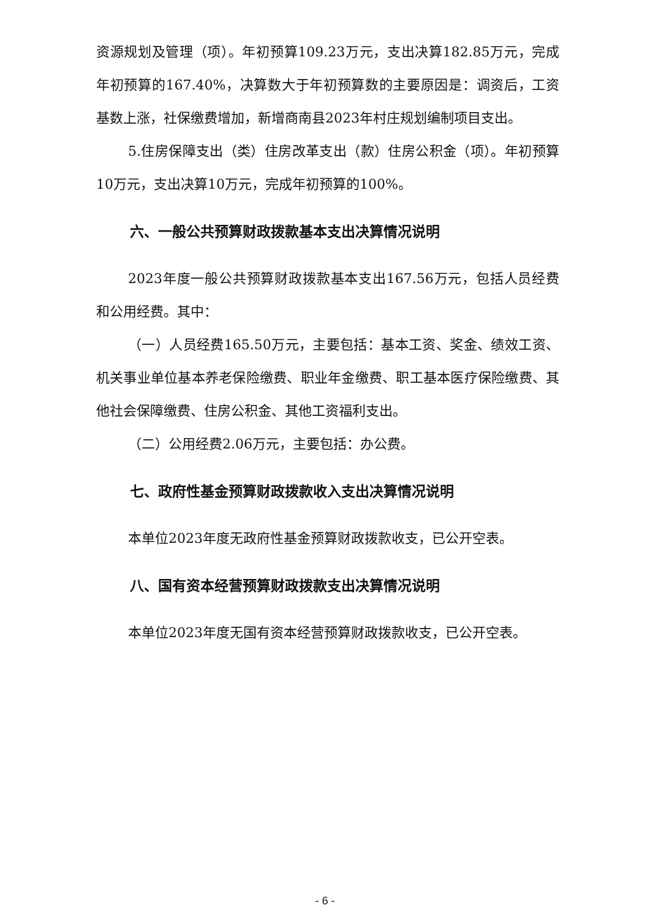资源规划及管理（项）。年初预算109.23万元，支出决算182.85万元，完成年初预算的167.40%，决算数大于年初预算数的主要原因是：调资后，工资基数上涨，社保缴费增加，新增商南县2023年村庄规划编制项目支出。
5.住房保障支出（类）住房改革支出（款）住房公积金（项）。年初预算10万元，支出决算10万元，完成年初预算的100%。
六、一般公共预算财政拨款基本支出决算情况说明
2023年度一般公共预算财政拨款基本支出167.56万元，包括人员经费和公用经费。其中：
（一）人员经费165.50万元，主要包括：基本工资、奖金、绩效工资、机关事业单位基本养老保险缴费、职业年金缴费、职工基本医疗保险缴费、其他社会保障缴费、住房公积金、其他工资福利支出。
（二）公用经费2.06万元，主要包括：办公费。
七、政府性基金预算财政拨款收入支出决算情况说明
本单位2023年度无政府性基金预算财政拨款收支，已公开空表。
八、国有资本经营预算财政拨款支出决算情况说明
本单位2023年度无国有资本经营预算财政拨款收支，已公开空表。
- 6 -